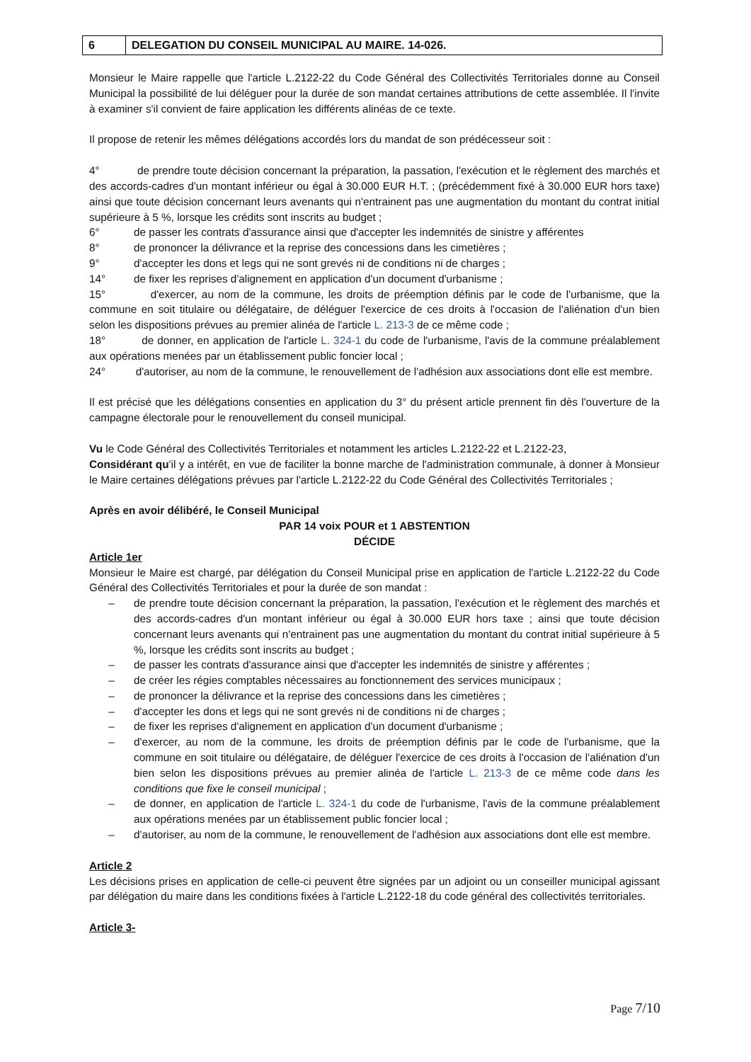| 6 | DELEGATION DU CONSEIL MUNICIPAL AU MAIRE. 14-026. |
Monsieur le Maire rappelle que l'article L.2122-22 du Code Général des Collectivités Territoriales donne au Conseil Municipal la possibilité de lui déléguer pour la durée de son mandat certaines attributions de cette assemblée. Il l'invite à examiner s'il convient de faire application les différents alinéas de ce texte.
Il propose de retenir les mêmes délégations accordés lors du mandat de son prédécesseur soit :
4° de prendre toute décision concernant la préparation, la passation, l'exécution et le règlement des marchés et des accords-cadres d'un montant inférieur ou égal à 30.000 EUR H.T. ; (précédemment fixé à 30.000 EUR hors taxe) ainsi que toute décision concernant leurs avenants qui n'entrainent pas une augmentation du montant du contrat initial supérieure à 5 %, lorsque les crédits sont inscrits au budget ;
6° de passer les contrats d'assurance ainsi que d'accepter les indemnités de sinistre y afférentes
8° de prononcer la délivrance et la reprise des concessions dans les cimetières ;
9° d'accepter les dons et legs qui ne sont grevés ni de conditions ni de charges ;
14° de fixer les reprises d'alignement en application d'un document d'urbanisme ;
15° d'exercer, au nom de la commune, les droits de préemption définis par le code de l'urbanisme, que la commune en soit titulaire ou délégataire, de déléguer l'exercice de ces droits à l'occasion de l'aliénation d'un bien selon les dispositions prévues au premier alinéa de l'article L. 213-3 de ce même code ;
18° de donner, en application de l'article L. 324-1 du code de l'urbanisme, l'avis de la commune préalablement aux opérations menées par un établissement public foncier local ;
24° d'autoriser, au nom de la commune, le renouvellement de l'adhésion aux associations dont elle est membre.
Il est précisé que les délégations consenties en application du 3° du présent article prennent fin dès l'ouverture de la campagne électorale pour le renouvellement du conseil municipal.
Vu le Code Général des Collectivités Territoriales et notamment les articles L.2122-22 et L.2122-23,
Considérant qu'il y a intérêt, en vue de faciliter la bonne marche de l'administration communale, à donner à Monsieur le Maire certaines délégations prévues par l'article L.2122-22 du Code Général des Collectivités Territoriales ;
Après en avoir délibéré, le Conseil Municipal
PAR 14 voix POUR et 1 ABSTENTION
DÉCIDE
Article 1er
Monsieur le Maire est chargé, par délégation du Conseil Municipal prise en application de l'article L.2122-22 du Code Général des Collectivités Territoriales et pour la durée de son mandat :
– de prendre toute décision concernant la préparation, la passation, l'exécution et le règlement des marchés et des accords-cadres d'un montant inférieur ou égal à 30.000 EUR hors taxe ; ainsi que toute décision concernant leurs avenants qui n'entrainent pas une augmentation du montant du contrat initial supérieure à 5 %, lorsque les crédits sont inscrits au budget ;
– de passer les contrats d'assurance ainsi que d'accepter les indemnités de sinistre y afférentes ;
– de créer les régies comptables nécessaires au fonctionnement des services municipaux ;
– de prononcer la délivrance et la reprise des concessions dans les cimetières ;
– d'accepter les dons et legs qui ne sont grevés ni de conditions ni de charges ;
– de fixer les reprises d'alignement en application d'un document d'urbanisme ;
– d'exercer, au nom de la commune, les droits de préemption définis par le code de l'urbanisme, que la commune en soit titulaire ou délégataire, de déléguer l'exercice de ces droits à l'occasion de l'aliénation d'un bien selon les dispositions prévues au premier alinéa de l'article L. 213-3 de ce même code dans les conditions que fixe le conseil municipal ;
– de donner, en application de l'article L. 324-1 du code de l'urbanisme, l'avis de la commune préalablement aux opérations menées par un établissement public foncier local ;
– d'autoriser, au nom de la commune, le renouvellement de l'adhésion aux associations dont elle est membre.
Article 2
Les décisions prises en application de celle-ci peuvent être signées par un adjoint ou un conseiller municipal agissant par délégation du maire dans les conditions fixées à l'article L.2122-18 du code général des collectivités territoriales.
Article 3-
Page 7/10